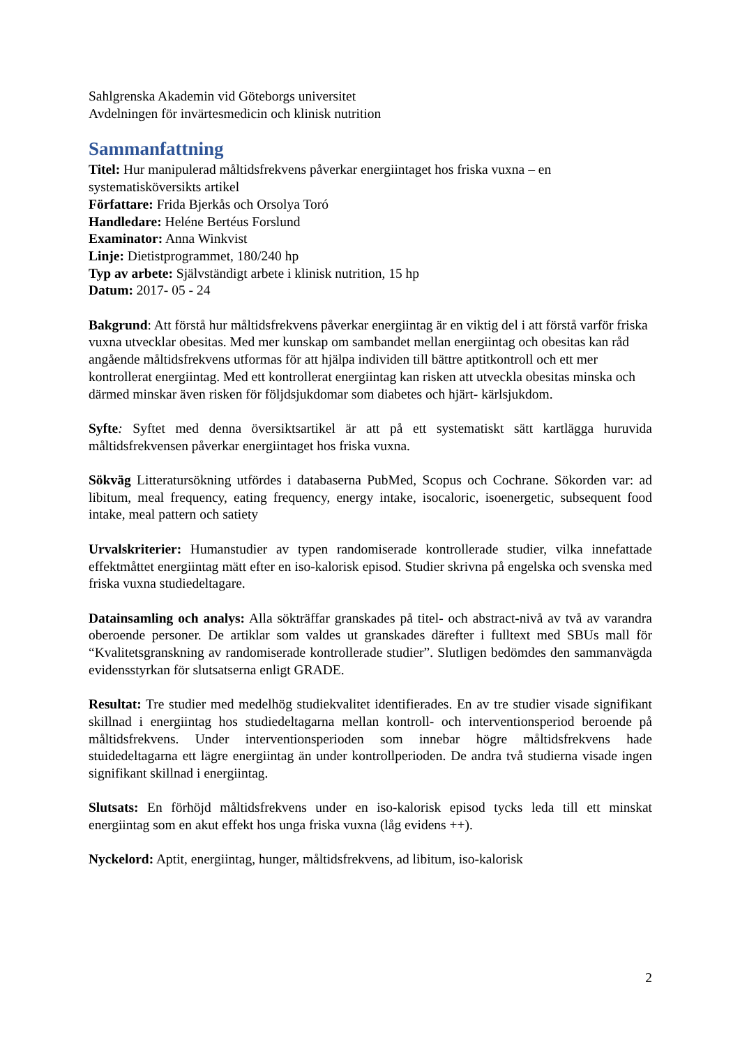Sahlgrenska Akademin vid Göteborgs universitet
Avdelningen för invärtesmedicin och klinisk nutrition
Sammanfattning
Titel: Hur manipulerad måltidsfrekvens påverkar energiintaget hos friska vuxna – en systematisköversikts artikel
Författare: Frida Bjerkås och Orsolya Toró
Handledare: Heléne Bertéus Forslund
Examinator: Anna Winkvist
Linje: Dietistprogrammet, 180/240 hp
Typ av arbete: Självständigt arbete i klinisk nutrition, 15 hp
Datum: 2017- 05 - 24
Bakgrund: Att förstå hur måltidsfrekvens påverkar energiintag är en viktig del i att förstå varför friska vuxna utvecklar obesitas. Med mer kunskap om sambandet mellan energiintag och obesitas kan råd angående måltidsfrekvens utformas för att hjälpa individen till bättre aptitkontroll och ett mer kontrollerat energiintag. Med ett kontrollerat energiintag kan risken att utveckla obesitas minska och därmed minskar även risken för följdsjukdomar som diabetes och hjärt- kärlsjukdom.
Syfte: Syftet med denna översiktsartikel är att på ett systematiskt sätt kartlägga huruvida måltidsfrekvensen påverkar energiintaget hos friska vuxna.
Sökväg Litteratursökning utfördes i databaserna PubMed, Scopus och Cochrane. Sökorden var: ad libitum, meal frequency, eating frequency, energy intake, isocaloric, isoenergetic, subsequent food intake, meal pattern och satiety
Urvalskriterier: Humanstudier av typen randomiserade kontrollerade studier, vilka innefattade effektmåttet energiintag mätt efter en iso-kalorisk episod. Studier skrivna på engelska och svenska med friska vuxna studiedeltagare.
Datainsamling och analys: Alla sökträffar granskades på titel- och abstract-nivå av två av varandra oberoende personer. De artiklar som valdes ut granskades därefter i fulltext med SBUs mall för “Kvalitetsgranskning av randomiserade kontrollerade studier”. Slutligen bedömdes den sammanvägda evidensstyrkan för slutsatserna enligt GRADE.
Resultat: Tre studier med medelhög studiekvalitet identifierades. En av tre studier visade signifikant skillnad i energiintag hos studiedeltagarna mellan kontroll- och interventionsperiod beroende på måltidsfrekvens. Under interventionsperioden som innebar högre måltidsfrekvens hade stuidedeltagarna ett lägre energiintag än under kontrollperioden. De andra två studierna visade ingen signifikant skillnad i energiintag.
Slutsats: En förhöjd måltidsfrekvens under en iso-kalorisk episod tycks leda till ett minskat energiintag som en akut effekt hos unga friska vuxna (låg evidens ++).
Nyckelord: Aptit, energiintag, hunger, måltidsfrekvens, ad libitum, iso-kalorisk
2